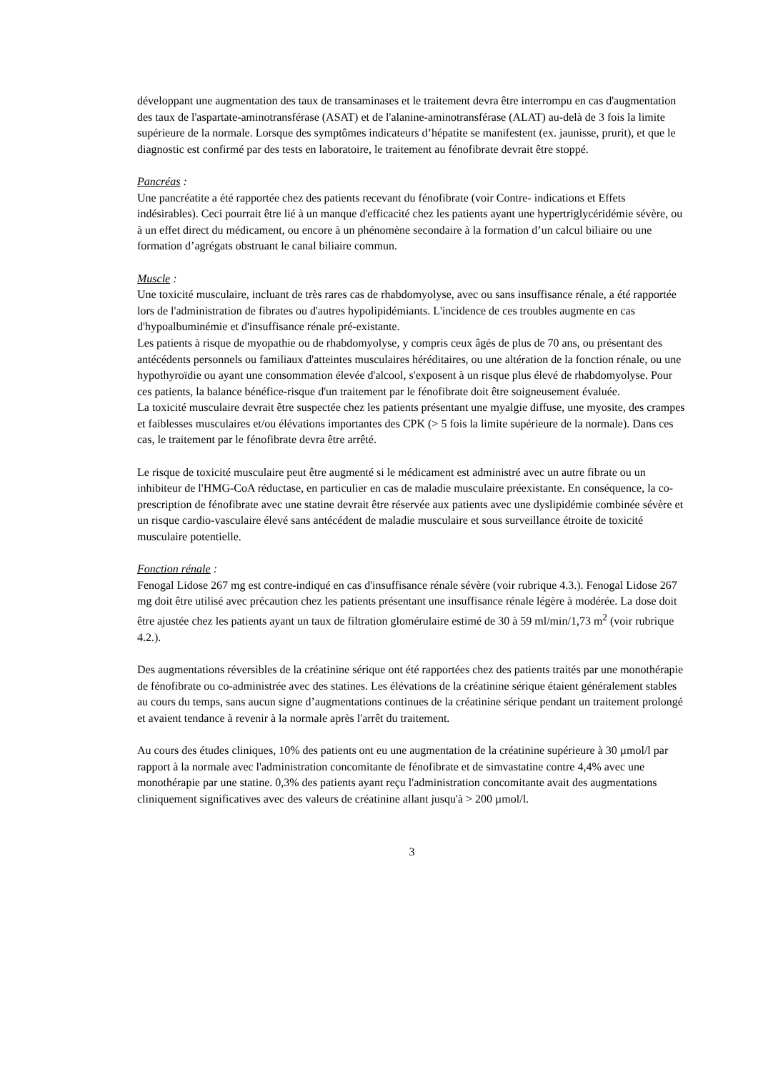développant une augmentation des taux de transaminases et le traitement devra être interrompu en cas d'augmentation des taux de l'aspartate-aminotransférase (ASAT) et de l'alanine-aminotransférase (ALAT) au-delà de 3 fois la limite supérieure de la normale. Lorsque des symptômes indicateurs d’hépatite se manifestent (ex. jaunisse, prurit), et que le diagnostic est confirmé par des tests en laboratoire, le traitement au fénofibrate devrait être stoppé.
Pancréas :
Une pancréatite a été rapportée chez des patients recevant du fénofibrate (voir Contre- indications et Effets indésirables). Ceci pourrait être lié à un manque d'efficacité chez les patients ayant une hypertriglycéridémie sévère, ou à un effet direct du médicament, ou encore à un phénomène secondaire à la formation d’un calcul biliaire ou une formation d’agrégats obstruant le canal biliaire commun.
Muscle :
Une toxicité musculaire, incluant de très rares cas de rhabdomyolyse, avec ou sans insuffisance rénale, a été rapportée lors de l'administration de fibrates ou d'autres hypolipidémiants. L'incidence de ces troubles augmente en cas d'hypoalbuminémie et d'insuffisance rénale pré-existante.
Les patients à risque de myopathie ou de rhabdomyolyse, y compris ceux âgés de plus de 70 ans, ou présentant des antécédents personnels ou familiaux d'atteintes musculaires héréditaires, ou une altération de la fonction rénale, ou une hypothyroïdie ou ayant une consommation élevée d'alcool, s'exposent à un risque plus élevé de rhabdomyolyse. Pour ces patients, la balance bénéfice-risque d'un traitement par le fénofibrate doit être soigneusement évaluée.
La toxicité musculaire devrait être suspectée chez les patients présentant une myalgie diffuse, une myosite, des crampes et faiblesses musculaires et/ou élévations importantes des CPK (> 5 fois la limite supérieure de la normale). Dans ces cas, le traitement par le fénofibrate devra être arrêté.
Le risque de toxicité musculaire peut être augmenté si le médicament est administré avec un autre fibrate ou un inhibiteur de l'HMG-CoA réductase, en particulier en cas de maladie musculaire préexistante. En conséquence, la co-prescription de fénofibrate avec une statine devrait être réservée aux patients avec une dyslipidémie combinée sévère et un risque cardio-vasculaire élevé sans antécédent de maladie musculaire et sous surveillance étroite de toxicité musculaire potentielle.
Fonction rénale :
Fenogal Lidose 267 mg est contre-indiqué en cas d'insuffisance rénale sévère (voir rubrique 4.3.). Fenogal Lidose 267 mg doit être utilisé avec précaution chez les patients présentant une insuffisance rénale légère à modérée. La dose doit être ajustée chez les patients ayant un taux de filtration glomérulaire estimé de 30 à 59 ml/min/1,73 m<sup>2</sup> (voir rubrique 4.2.).
Des augmentations réversibles de la créatinine sérique ont été rapportées chez des patients traités par une monothérapie de fénofibrate ou co-administrée avec des statines. Les élévations de la créatinine sérique étaient généralement stables au cours du temps, sans aucun signe d’augmentations continues de la créatinine sérique pendant un traitement prolongé et avaient tendance à revenir à la normale après l'arrêt du traitement.
Au cours des études cliniques, 10% des patients ont eu une augmentation de la créatinine supérieure à 30 µmol/l par rapport à la normale avec l'administration concomitante de fénofibrate et de simvastatine contre 4,4% avec une monothérapie par une statine. 0,3% des patients ayant reçu l'administration concomitante avait des augmentations cliniquement significatives avec des valeurs de créatinine allant jusqu'à > 200 µmol/l.
3